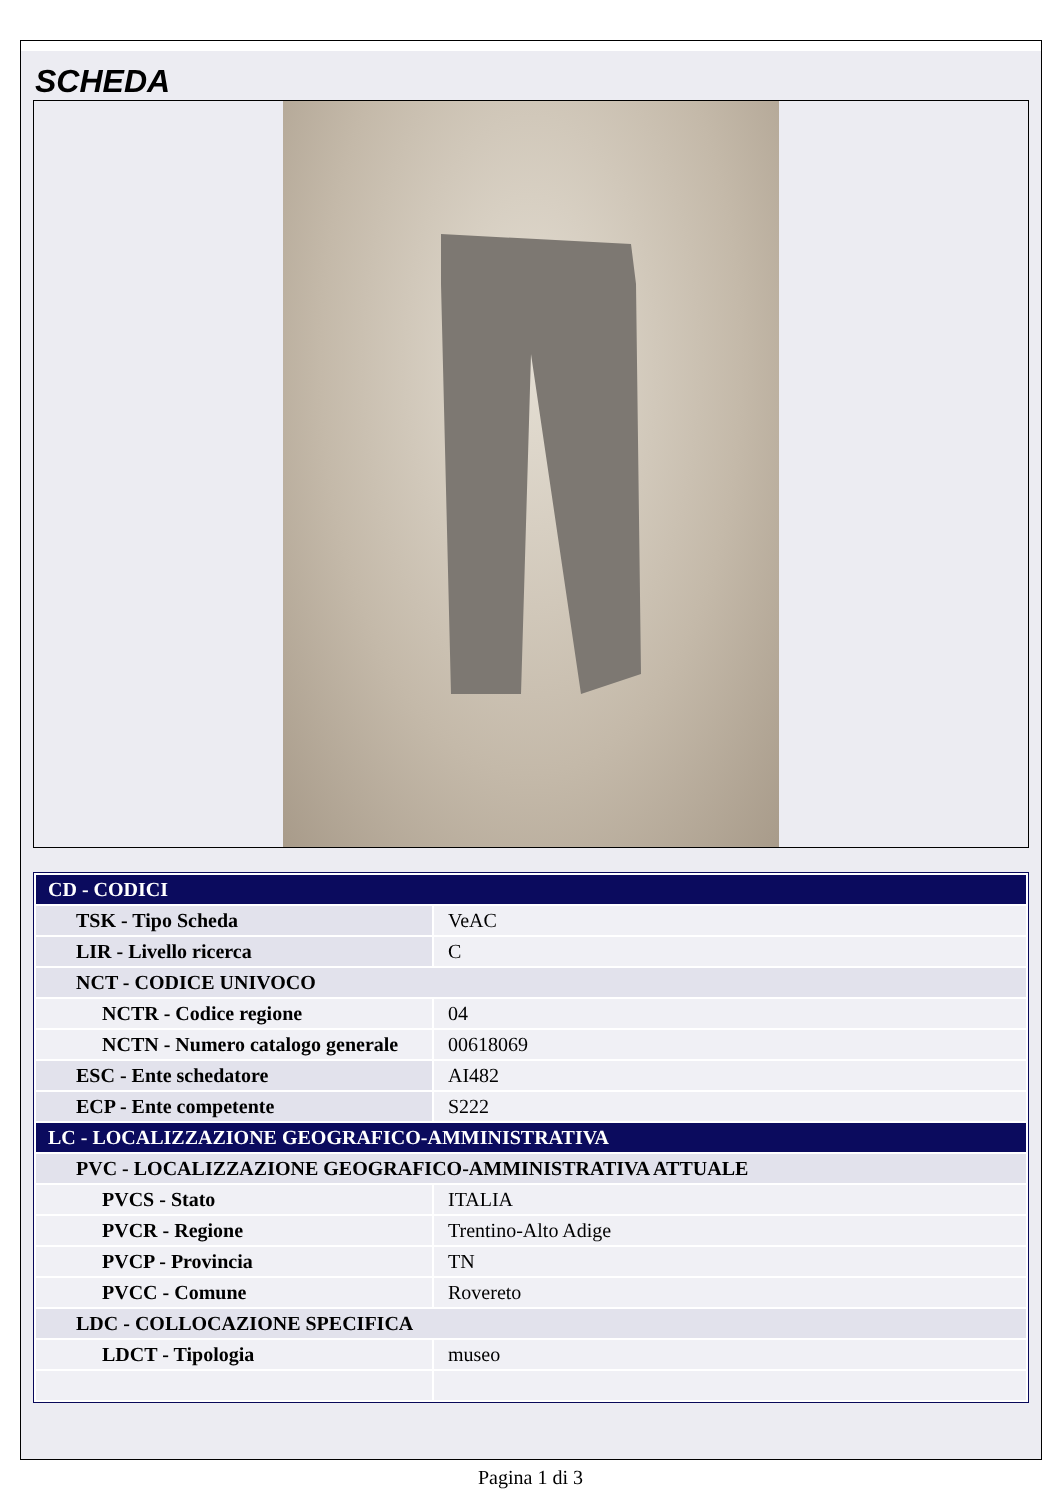SCHEDA
| CD - CODICI | |
| TSK - Tipo Scheda | VeAC |
| LIR - Livello ricerca | C |
| NCT - CODICE UNIVOCO | |
| NCTR - Codice regione | 04 |
| NCTN - Numero catalogo generale | 00618069 |
| ESC - Ente schedatore | AI482 |
| ECP - Ente competente | S222 |
| LC - LOCALIZZAZIONE GEOGRAFICO-AMMINISTRATIVA | |
| PVC - LOCALIZZAZIONE GEOGRAFICO-AMMINISTRATIVA ATTUALE | |
| PVCS - Stato | ITALIA |
| PVCR - Regione | Trentino-Alto Adige |
| PVCP - Provincia | TN |
| PVCC - Comune | Rovereto |
| LDC - COLLOCAZIONE SPECIFICA | |
| LDCT - Tipologia | museo |
Pagina 1 di 3